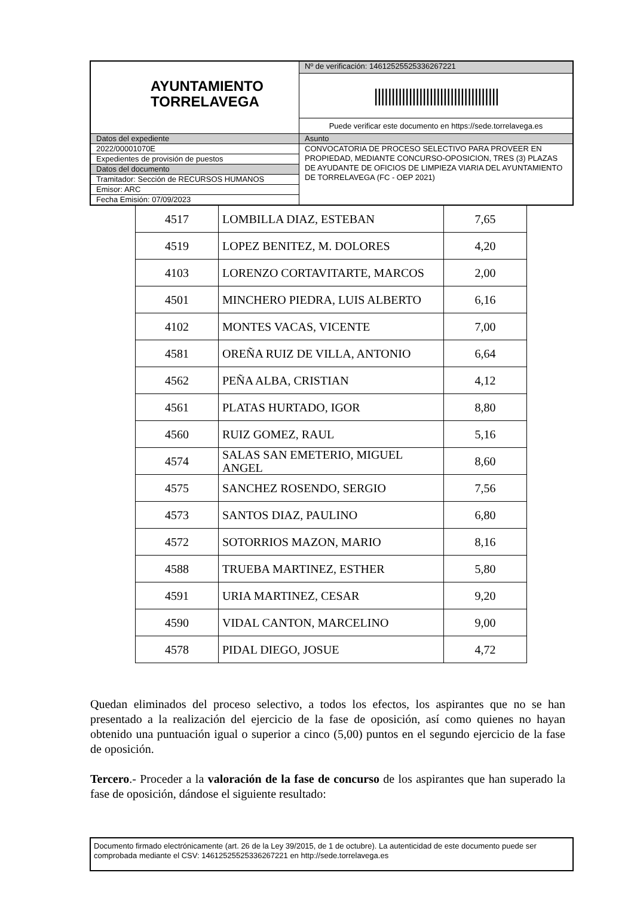| AYUNTAMIENTO TORRELAVEGA | Nº de verificación: 14612525525336267221 |
| | //////////////////////////////////// |
| | Puede verificar este documento en https://sede.torrelavega.es |
| Datos del expediente | Asunto |
| 2022/00001070E | CONVOCATORIA DE PROCESO SELECTIVO PARA PROVEER EN PROPIEDAD, MEDIANTE CONCURSO-OPOSICION, TRES (3) PLAZAS DE AYUDANTE DE OFICIOS DE LIMPIEZA VIARIA DEL AYUNTAMIENTO DE TORRELAVEGA (FC - OEP 2021) |
| Expedientes de provisión de puestos | |
| Datos del documento | |
| Tramitador: Sección de RECURSOS HUMANOS | |
| Emisor: ARC | |
| Fecha Emisión: 07/09/2023 | |
| 4517 | LOMBILLA DIAZ, ESTEBAN | 7,65 |
| 4519 | LOPEZ BENITEZ, M. DOLORES | 4,20 |
| 4103 | LORENZO CORTAVITARTE, MARCOS | 2,00 |
| 4501 | MINCHERO PIEDRA, LUIS ALBERTO | 6,16 |
| 4102 | MONTES VACAS, VICENTE | 7,00 |
| 4581 | OREÑA RUIZ DE VILLA, ANTONIO | 6,64 |
| 4562 | PEÑA ALBA, CRISTIAN | 4,12 |
| 4561 | PLATAS HURTADO, IGOR | 8,80 |
| 4560 | RUIZ GOMEZ, RAUL | 5,16 |
| 4574 | SALAS SAN EMETERIO, MIGUEL ANGEL | 8,60 |
| 4575 | SANCHEZ ROSENDO, SERGIO | 7,56 |
| 4573 | SANTOS DIAZ, PAULINO | 6,80 |
| 4572 | SOTORRIOS MAZON, MARIO | 8,16 |
| 4588 | TRUEBA MARTINEZ, ESTHER | 5,80 |
| 4591 | URIA MARTINEZ, CESAR | 9,20 |
| 4590 | VIDAL CANTON, MARCELINO | 9,00 |
| 4578 | PIDAL DIEGO, JOSUE | 4,72 |
Quedan eliminados del proceso selectivo, a todos los efectos, los aspirantes que no se han presentado a la realización del ejercicio de la fase de oposición, así como quienes no hayan obtenido una puntuación igual o superior a cinco (5,00) puntos en el segundo ejercicio de la fase de oposición.
Tercero.- Proceder a la valoración de la fase de concurso de los aspirantes que han superado la fase de oposición, dándose el siguiente resultado:
Documento firmado electrónicamente (art. 26 de la Ley 39/2015, de 1 de octubre). La autenticidad de este documento puede ser comprobada mediante el CSV: 14612525525336267221 en http://sede.torrelavega.es